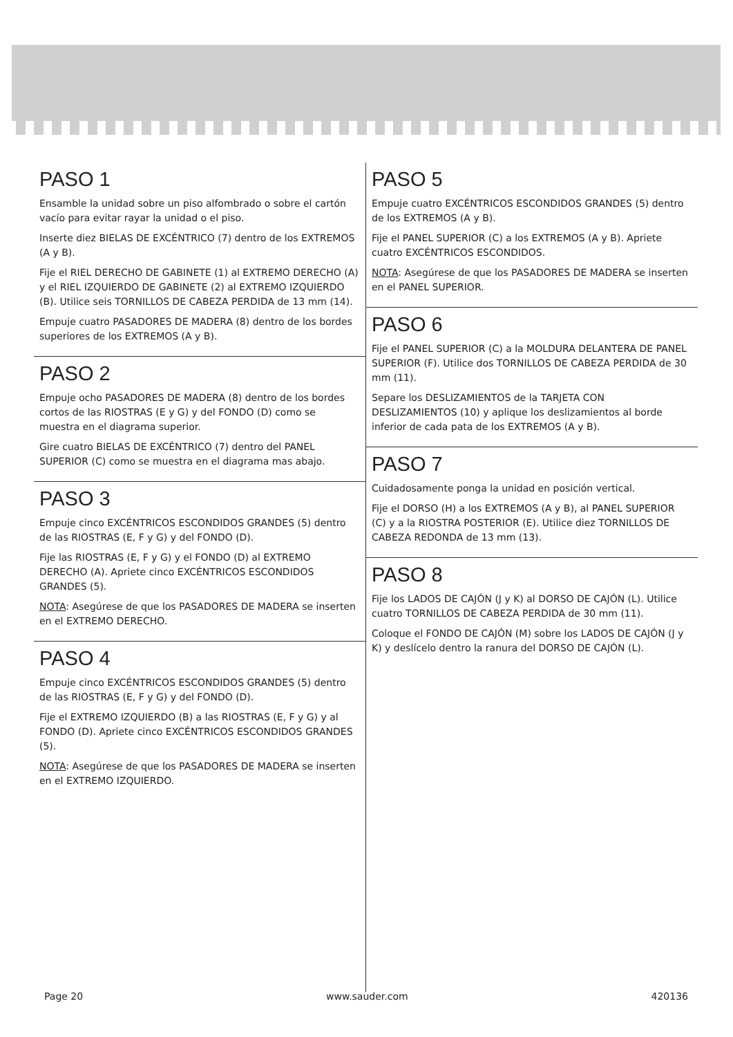PASO 1
Ensamble la unidad sobre un piso alfombrado o sobre el cartón vacío para evitar rayar la unidad o el piso.
Inserte diez BIELAS DE EXCÉNTRICO (7) dentro de los EXTREMOS (A y B).
Fije el RIEL DERECHO DE GABINETE (1) al EXTREMO DERECHO (A) y el RIEL IZQUIERDO DE GABINETE (2) al EXTREMO IZQUIERDO (B). Utilice seis TORNILLOS DE CABEZA PERDIDA de 13 mm (14).
Empuje cuatro PASADORES DE MADERA (8) dentro de los bordes superiores de los EXTREMOS (A y B).
PASO 2
Empuje ocho PASADORES DE MADERA (8) dentro de los bordes cortos de las RIOSTRAS (E y G) y del FONDO (D) como se muestra en el diagrama superior.
Gire cuatro BIELAS DE EXCÉNTRICO (7) dentro del PANEL SUPERIOR (C) como se muestra en el diagrama mas abajo.
PASO 3
Empuje cinco EXCÉNTRICOS ESCONDIDOS GRANDES (5) dentro de las RIOSTRAS (E, F y G) y del FONDO (D).
Fije las RIOSTRAS (E, F y G) y el FONDO (D) al EXTREMO DERECHO (A). Apriete cinco EXCÉNTRICOS ESCONDIDOS GRANDES (5).
NOTA: Asegúrese de que los PASADORES DE MADERA se inserten en el EXTREMO DERECHO.
PASO 4
Empuje cinco EXCÉNTRICOS ESCONDIDOS GRANDES (5) dentro de las RIOSTRAS (E, F y G) y del FONDO (D).
Fije el EXTREMO IZQUIERDO (B) a las RIOSTRAS (E, F y G) y al FONDO (D). Apriete cinco EXCÉNTRICOS ESCONDIDOS GRANDES (5).
NOTA: Asegúrese de que los PASADORES DE MADERA se inserten en el EXTREMO IZQUIERDO.
PASO 5
Empuje cuatro EXCÉNTRICOS ESCONDIDOS GRANDES (5) dentro de los EXTREMOS (A y B).
Fije el PANEL SUPERIOR (C) a los EXTREMOS (A y B). Apriete cuatro EXCÉNTRICOS ESCONDIDOS.
NOTA: Asegúrese de que los PASADORES DE MADERA se inserten en el PANEL SUPERIOR.
PASO 6
Fije el PANEL SUPERIOR (C) a la MOLDURA DELANTERA DE PANEL SUPERIOR (F). Utilice dos TORNILLOS DE CABEZA PERDIDA de 30 mm (11).
Separe los DESLIZAMIENTOS de la TARJETA CON DESLIZAMIENTOS (10) y aplique los deslizamientos al borde inferior de cada pata de los EXTREMOS (A y B).
PASO 7
Cuidadosamente ponga la unidad en posición vertical.
Fije el DORSO (H) a los EXTREMOS (A y B), al PANEL SUPERIOR (C) y a la RIOSTRA POSTERIOR (E). Utilice diez TORNILLOS DE CABEZA REDONDA de 13 mm (13).
PASO 8
Fije los LADOS DE CAJÓN (J y K) al DORSO DE CAJÓN (L). Utilice cuatro TORNILLOS DE CABEZA PERDIDA de 30 mm (11).
Coloque el FONDO DE CAJÓN (M) sobre los LADOS DE CAJÓN (J y K) y deslícelo dentro la ranura del DORSO DE CAJÓN (L).
Page 20 www.sauder.com 420136